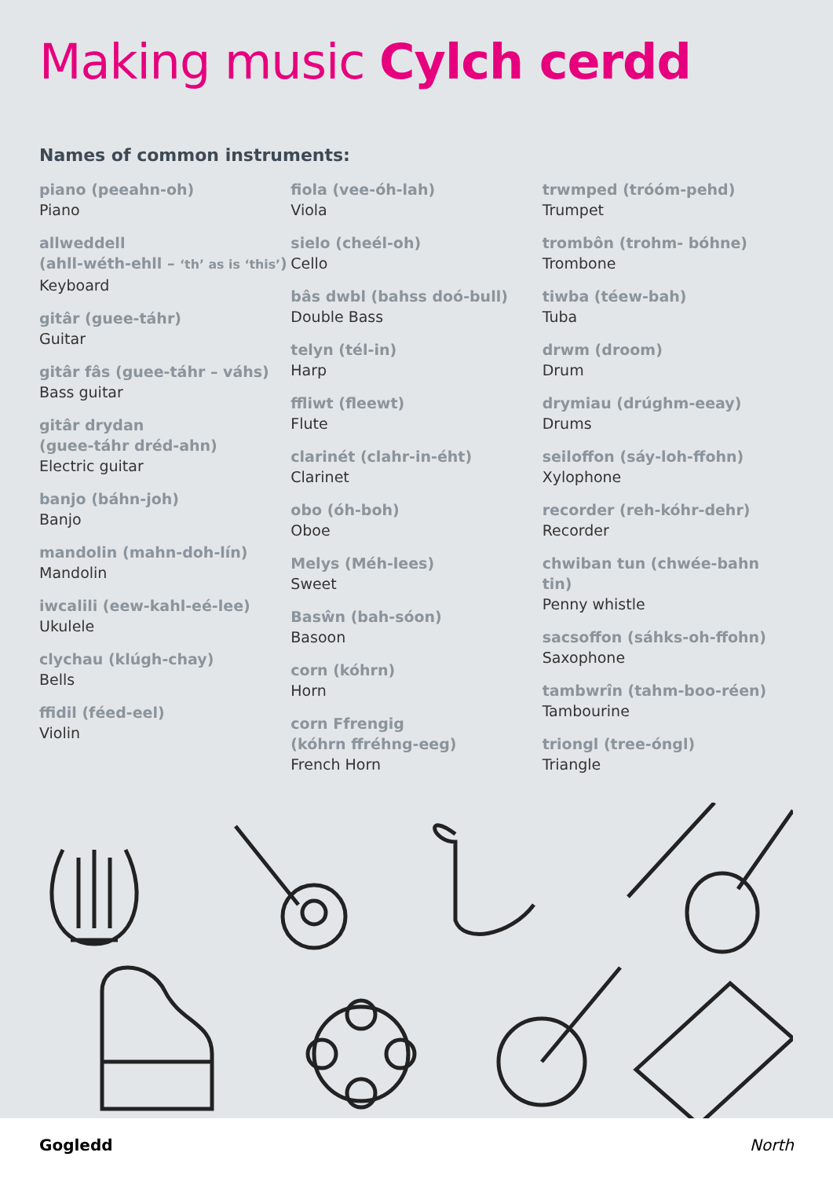Making music Cylch cerdd
Names of common instruments:
piano (peeahn-oh)
Piano
allweddell
(ahll-wéth-ehll – ‘th’ as is ‘this’)
Keyboard
gitâr (guee-táhr)
Guitar
gitâr fâs (guee-táhr – váhs)
Bass guitar
gitâr drydan
(guee-táhr dréd-ahn)
Electric guitar
banjo (báhn-joh)
Banjo
mandolin (mahn-doh-lín)
Mandolin
iwcalili (eew-kahl-eé-lee)
Ukulele
clychau (klúgh-chay)
Bells
ffidil (féed-eel)
Violin
fiola (vee-óh-lah)
Viola
sielo (cheél-oh)
Cello
bâs dwbl (bahss doó-bull)
Double Bass
telyn (tél-in)
Harp
ffliwt (fleewt)
Flute
clarinét (clahr-in-éht)
Clarinet
obo (óh-boh)
Oboe
Melys (Méh-lees)
Sweet
Basŵn (bah-sóon)
Basoon
corn (kóhrn)
Horn
corn Ffrengig
(kóhrn ffréhng-eeg)
French Horn
trwmped (tróóm-pehd)
Trumpet
trombôn (trohm- bóhne)
Trombone
tiwba (téew-bah)
Tuba
drwm (droom)
Drum
drymiau (drúghm-eeay)
Drums
seiloffon (sáy-loh-ffohn)
Xylophone
recorder (reh-kóhr-dehr)
Recorder
chwiban tun (chwée-bahn tin)
Penny whistle
sacsoffon (sáhks-oh-ffohn)
Saxophone
tambwrîn (tahm-boo-réen)
Tambourine
triongl (tree-óngl)
Triangle
Gogledd North